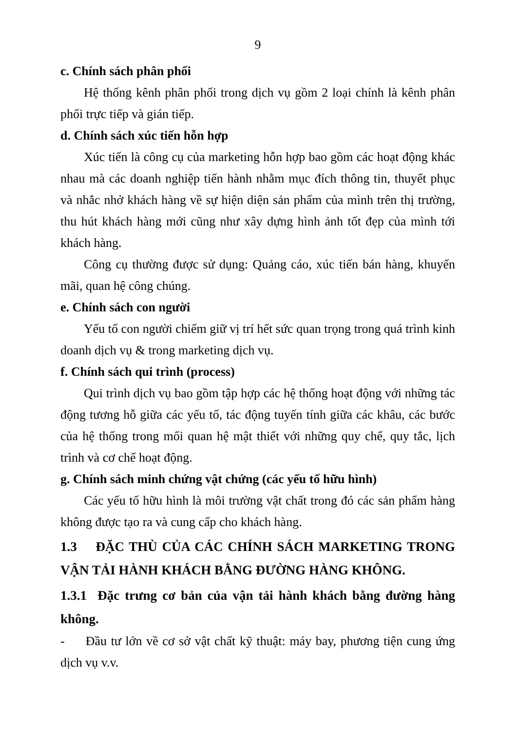9
c. Chính sách phân phối
Hệ thống kênh phân phối trong dịch vụ gồm 2 loại chính là kênh phân phối trực tiếp và gián tiếp.
d. Chính sách xúc tiến hỗn hợp
Xúc tiến là công cụ của marketing hỗn hợp bao gồm các hoạt động khác nhau mà các doanh nghiệp tiến hành nhằm mục đích thông tin, thuyết phục và nhắc nhở khách hàng về sự hiện diện sản phẩm của mình trên thị trường, thu hút khách hàng mới cũng như xây dựng hình ảnh tốt đẹp của mình tới khách hàng.
Công cụ thường được sử dụng: Quảng cáo, xúc tiến bán hàng, khuyến mãi, quan hệ công chúng.
e. Chính sách con người
Yếu tố con người chiếm giữ vị trí hết sức quan trọng trong quá trình kinh doanh dịch vụ & trong marketing dịch vụ.
f. Chính sách qui trình (process)
Qui trình dịch vụ bao gồm tập hợp các hệ thống hoạt động với những tác động tương hỗ giữa các yếu tố, tác động tuyến tính giữa các khâu, các bước của hệ thống trong mối quan hệ mật thiết với những quy chế, quy tắc, lịch trình và cơ chế hoạt động.
g. Chính sách minh chứng vật chứng (các yếu tố hữu hình)
Các yếu tố hữu hình là môi trường vật chất trong đó các sản phẩm hàng không được tạo ra và cung cấp cho khách hàng.
1.3 ĐẶC THÙ CỦA CÁC CHÍNH SÁCH MARKETING TRONG VẬN TẢI HÀNH KHÁCH BẰNG ĐƯỜNG HÀNG KHÔNG.
1.3.1 Đặc trưng cơ bản của vận tải hành khách bằng đường hàng không.
- Đầu tư lớn về cơ sở vật chất kỹ thuật: máy bay, phương tiện cung ứng dịch vụ v.v.